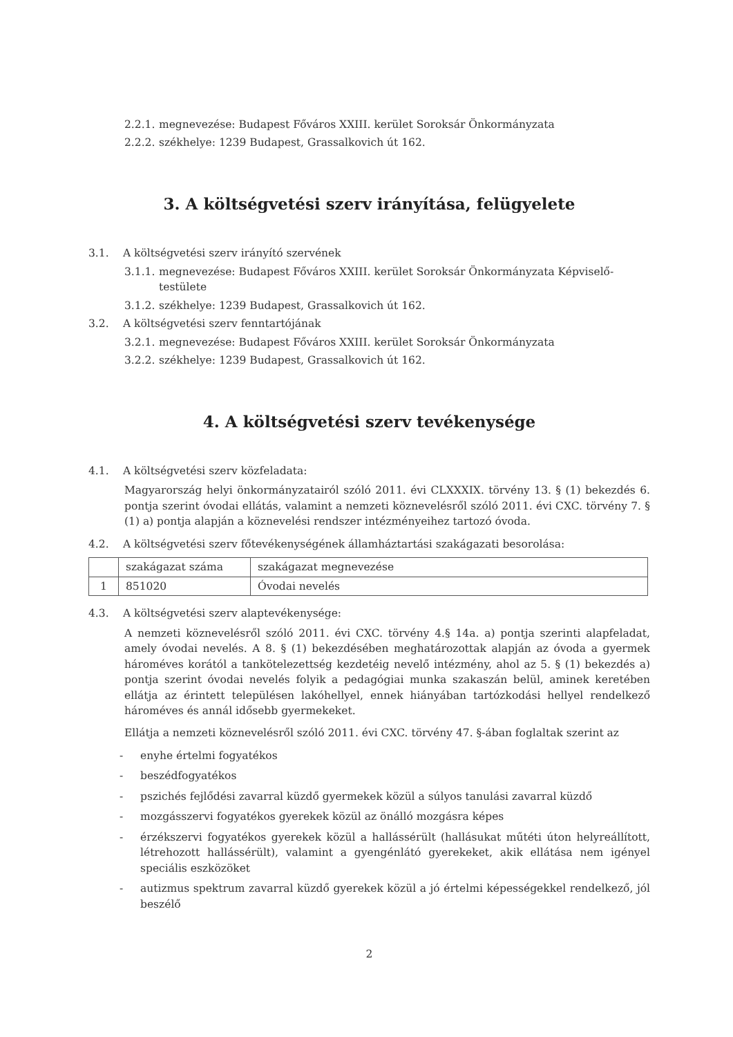2.2.1. megnevezése: Budapest Főváros XXIII. kerület Soroksár Önkormányzata
2.2.2. székhelye: 1239 Budapest, Grassalkovich út 162.
3. A költségvetési szerv irányítása, felügyelete
3.1. A költségvetési szerv irányító szervének
3.1.1. megnevezése: Budapest Főváros XXIII. kerület Soroksár Önkormányzata Képviselő-testülete
3.1.2. székhelye: 1239 Budapest, Grassalkovich út 162.
3.2. A költségvetési szerv fenntartójának
3.2.1. megnevezése: Budapest Főváros XXIII. kerület Soroksár Önkormányzata
3.2.2. székhelye: 1239 Budapest, Grassalkovich út 162.
4. A költségvetési szerv tevékenysége
4.1. A költségvetési szerv közfeladata:
Magyarország helyi önkormányzatairól szóló 2011. évi CLXXXIX. törvény 13. § (1) bekezdés 6. pontja szerint óvodai ellátás, valamint a nemzeti köznevelésről szóló 2011. évi CXC. törvény 7. § (1) a) pontja alapján a köznevelési rendszer intézményeihez tartozó óvoda.
4.2. A költségvetési szerv főtevékenységének államháztartási szakágazati besorolása:
| | szakágazat száma | szakágazat megnevezése |
| --- | --- | --- |
| 1 | 851020 | Óvodai nevelés |
4.3. A költségvetési szerv alaptevékenysége:
A nemzeti köznevelésről szóló 2011. évi CXC. törvény 4.§ 14a. a) pontja szerinti alapfeladat, amely óvodai nevelés. A 8. § (1) bekezdésében meghatározottak alapján az óvoda a gyermek hároméves korától a tankötelezettség kezdetéig nevelő intézmény, ahol az 5. § (1) bekezdés a) pontja szerint óvodai nevelés folyik a pedagógiai munka szakaszán belül, aminek keretében ellátja az érintett településen lakóhellyel, ennek hiányában tartózkodási hellyel rendelkező hároméves és annál idősebb gyermekeket.
Ellátja a nemzeti köznevelésről szóló 2011. évi CXC. törvény 47. §-ában foglaltak szerint az
- enyhe értelmi fogyatékos
- beszédfogyatékos
- pszichés fejlődési zavarral küzdő gyermekek közül a súlyos tanulási zavarral küzdő
- mozgásszervi fogyatékos gyerekek közül az önálló mozgásra képes
- érzékszervi fogyatékos gyerekek közül a hallássérült (hallásukat műtéti úton helyreállított, létrehozott hallássérült), valamint a gyengénlátó gyerekeket, akik ellátása nem igényel speciális eszközöket
- autizmus spektrum zavarral küzdő gyerekek közül a jó értelmi képességekkel rendelkező, jól beszélő
2